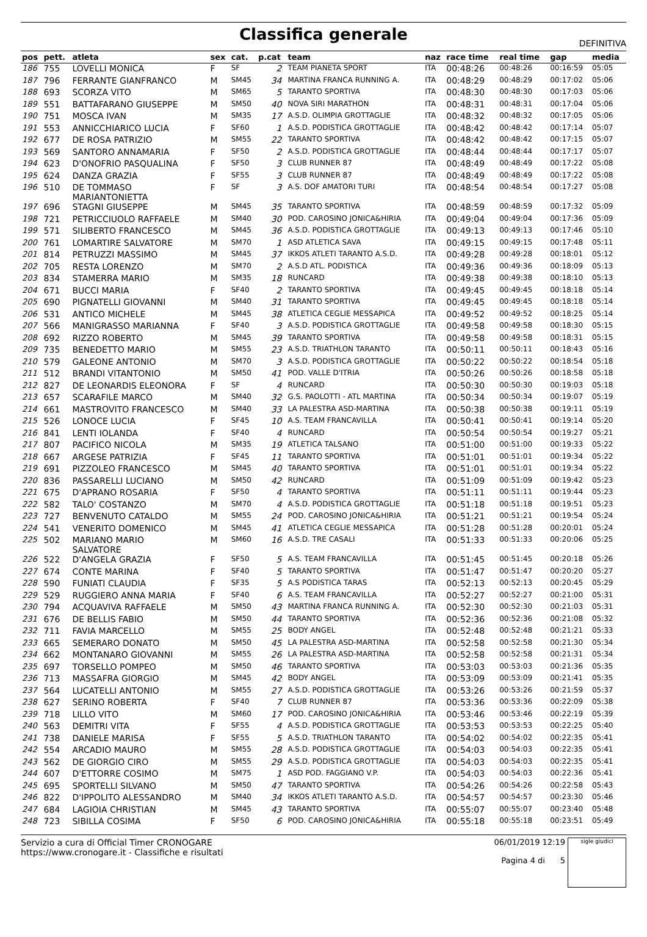Classifica generale
DEFINITIVA
| pos | pett. | atleta | sex | cat. | p.cat | team | naz | race time | real time | gap | media |
| --- | --- | --- | --- | --- | --- | --- | --- | --- | --- | --- | --- |
| 186 | 755 | LOVELLI MONICA | F | SF | 2 | TEAM PIANETA SPORT | ITA | 00:48:26 | 00:48:26 | 00:16:59 | 05:05 |
| 187 | 796 | FERRANTE GIANFRANCO | M | SM45 | 34 | MARTINA FRANCA RUNNING A. | ITA | 00:48:29 | 00:48:29 | 00:17:02 | 05:06 |
| 188 | 693 | SCORZA VITO | M | SM65 | 5 | TARANTO SPORTIVA | ITA | 00:48:30 | 00:48:30 | 00:17:03 | 05:06 |
| 189 | 551 | BATTAFARANO GIUSEPPE | M | SM50 | 40 | NOVA SIRI MARATHON | ITA | 00:48:31 | 00:48:31 | 00:17:04 | 05:06 |
| 190 | 751 | MOSCA IVAN | M | SM35 | 17 | A.S.D. OLIMPIA GROTTAGLIE | ITA | 00:48:32 | 00:48:32 | 00:17:05 | 05:06 |
| 191 | 553 | ANNICCHIARICO LUCIA | F | SF60 | 1 | A.S.D. PODISTICA GROTTAGLIE | ITA | 00:48:42 | 00:48:42 | 00:17:14 | 05:07 |
| 192 | 677 | DE ROSA PATRIZIO | M | SM55 | 22 | TARANTO SPORTIVA | ITA | 00:48:42 | 00:48:42 | 00:17:15 | 05:07 |
| 193 | 569 | SANTORO ANNAMARIA | F | SF50 | 2 | A.S.D. PODISTICA GROTTAGLIE | ITA | 00:48:44 | 00:48:44 | 00:17:17 | 05:07 |
| 194 | 623 | D'ONOFRIO PASQUALINA | F | SF50 | 3 | CLUB RUNNER 87 | ITA | 00:48:49 | 00:48:49 | 00:17:22 | 05:08 |
| 195 | 624 | DANZA GRAZIA | F | SF55 | 3 | CLUB RUNNER 87 | ITA | 00:48:49 | 00:48:49 | 00:17:22 | 05:08 |
| 196 | 510 | DE TOMMASO MARIANTONIETTA | F | SF | 3 | A.S. DOF AMATORI TURI | ITA | 00:48:54 | 00:48:54 | 00:17:27 | 05:08 |
| 197 | 696 | STAGNI GIUSEPPE | M | SM45 | 35 | TARANTO SPORTIVA | ITA | 00:48:59 | 00:48:59 | 00:17:32 | 05:09 |
| 198 | 721 | PETRICCIUOLO RAFFAELE | M | SM40 | 30 | POD. CAROSINO JONICA&HIRIA | ITA | 00:49:04 | 00:49:04 | 00:17:36 | 05:09 |
| 199 | 571 | SILIBERTO FRANCESCO | M | SM45 | 36 | A.S.D. PODISTICA GROTTAGLIE | ITA | 00:49:13 | 00:49:13 | 00:17:46 | 05:10 |
| 200 | 761 | LOMARTIRE SALVATORE | M | SM70 | 1 | ASD ATLETICA SAVA | ITA | 00:49:15 | 00:49:15 | 00:17:48 | 05:11 |
| 201 | 814 | PETRUZZI MASSIMO | M | SM45 | 37 | IKKOS ATLETI TARANTO A.S.D. | ITA | 00:49:28 | 00:49:28 | 00:18:01 | 05:12 |
| 202 | 705 | RESTA LORENZO | M | SM70 | 2 | A.S.D ATL. PODISTICA | ITA | 00:49:36 | 00:49:36 | 00:18:09 | 05:13 |
| 203 | 834 | STAMERRA MARIO | M | SM35 | 18 | RUNCARD | ITA | 00:49:38 | 00:49:38 | 00:18:10 | 05:13 |
| 204 | 671 | BUCCI MARIA | F | SF40 | 2 | TARANTO SPORTIVA | ITA | 00:49:45 | 00:49:45 | 00:18:18 | 05:14 |
| 205 | 690 | PIGNATELLI GIOVANNI | M | SM40 | 31 | TARANTO SPORTIVA | ITA | 00:49:45 | 00:49:45 | 00:18:18 | 05:14 |
| 206 | 531 | ANTICO MICHELE | M | SM45 | 38 | ATLETICA CEGLIE MESSAPICA | ITA | 00:49:52 | 00:49:52 | 00:18:25 | 05:14 |
| 207 | 566 | MANIGRASSO MARIANNA | F | SF40 | 3 | A.S.D. PODISTICA GROTTAGLIE | ITA | 00:49:58 | 00:49:58 | 00:18:30 | 05:15 |
| 208 | 692 | RIZZO ROBERTO | M | SM45 | 39 | TARANTO SPORTIVA | ITA | 00:49:58 | 00:49:58 | 00:18:31 | 05:15 |
| 209 | 735 | BENEDETTO MARIO | M | SM55 | 23 | A.S.D. TRIATHLON TARANTO | ITA | 00:50:11 | 00:50:11 | 00:18:43 | 05:16 |
| 210 | 579 | GALEONE ANTONIO | M | SM70 | 3 | A.S.D. PODISTICA GROTTAGLIE | ITA | 00:50:22 | 00:50:22 | 00:18:54 | 05:18 |
| 211 | 512 | BRANDI VITANTONIO | M | SM50 | 41 | POD. VALLE D'ITRIA | ITA | 00:50:26 | 00:50:26 | 00:18:58 | 05:18 |
| 212 | 827 | DE LEONARDIS ELEONORA | F | SF | 4 | RUNCARD | ITA | 00:50:30 | 00:50:30 | 00:19:03 | 05:18 |
| 213 | 657 | SCARAFILE MARCO | M | SM40 | 32 | G.S. PAOLOTTI - ATL MARTINA | ITA | 00:50:34 | 00:50:34 | 00:19:07 | 05:19 |
| 214 | 661 | MASTROVITO FRANCESCO | M | SM40 | 33 | LA PALESTRA ASD-MARTINA | ITA | 00:50:38 | 00:50:38 | 00:19:11 | 05:19 |
| 215 | 526 | LONOCE LUCIA | F | SF45 | 10 | A.S. TEAM FRANCAVILLA | ITA | 00:50:41 | 00:50:41 | 00:19:14 | 05:20 |
| 216 | 841 | LENTI IOLANDA | F | SF40 | 4 | RUNCARD | ITA | 00:50:54 | 00:50:54 | 00:19:27 | 05:21 |
| 217 | 807 | PACIFICO NICOLA | M | SM35 | 19 | ATLETICA TALSANO | ITA | 00:51:00 | 00:51:00 | 00:19:33 | 05:22 |
| 218 | 667 | ARGESE PATRIZIA | F | SF45 | 11 | TARANTO SPORTIVA | ITA | 00:51:01 | 00:51:01 | 00:19:34 | 05:22 |
| 219 | 691 | PIZZOLEO FRANCESCO | M | SM45 | 40 | TARANTO SPORTIVA | ITA | 00:51:01 | 00:51:01 | 00:19:34 | 05:22 |
| 220 | 836 | PASSARELLI LUCIANO | M | SM50 | 42 | RUNCARD | ITA | 00:51:09 | 00:51:09 | 00:19:42 | 05:23 |
| 221 | 675 | D'APRANO ROSARIA | F | SF50 | 4 | TARANTO SPORTIVA | ITA | 00:51:11 | 00:51:11 | 00:19:44 | 05:23 |
| 222 | 582 | TALO' COSTANZO | M | SM70 | 4 | A.S.D. PODISTICA GROTTAGLIE | ITA | 00:51:18 | 00:51:18 | 00:19:51 | 05:23 |
| 223 | 727 | BENVENUTO CATALDO | M | SM55 | 24 | POD. CAROSINO JONICA&HIRIA | ITA | 00:51:21 | 00:51:21 | 00:19:54 | 05:24 |
| 224 | 541 | VENERITO DOMENICO | M | SM45 | 41 | ATLETICA CEGLIE MESSAPICA | ITA | 00:51:28 | 00:51:28 | 00:20:01 | 05:24 |
| 225 | 502 | MARIANO MARIO SALVATORE | M | SM60 | 16 | A.S.D. TRE CASALI | ITA | 00:51:33 | 00:51:33 | 00:20:06 | 05:25 |
| 226 | 522 | D'ANGELA GRAZIA | F | SF50 | 5 | A.S. TEAM FRANCAVILLA | ITA | 00:51:45 | 00:51:45 | 00:20:18 | 05:26 |
| 227 | 674 | CONTE MARINA | F | SF40 | 5 | TARANTO SPORTIVA | ITA | 00:51:47 | 00:51:47 | 00:20:20 | 05:27 |
| 228 | 590 | FUNIATI CLAUDIA | F | SF35 | 5 | A.S PODISTICA TARAS | ITA | 00:52:13 | 00:52:13 | 00:20:45 | 05:29 |
| 229 | 529 | RUGGIERO ANNA MARIA | F | SF40 | 6 | A.S. TEAM FRANCAVILLA | ITA | 00:52:27 | 00:52:27 | 00:21:00 | 05:31 |
| 230 | 794 | ACQUAVIVA RAFFAELE | M | SM50 | 43 | MARTINA FRANCA RUNNING A. | ITA | 00:52:30 | 00:52:30 | 00:21:03 | 05:31 |
| 231 | 676 | DE BELLIS FABIO | M | SM50 | 44 | TARANTO SPORTIVA | ITA | 00:52:36 | 00:52:36 | 00:21:08 | 05:32 |
| 232 | 711 | FAVIA MARCELLO | M | SM55 | 25 | BODY ANGEL | ITA | 00:52:48 | 00:52:48 | 00:21:21 | 05:33 |
| 233 | 665 | SEMERARO DONATO | M | SM50 | 45 | LA PALESTRA ASD-MARTINA | ITA | 00:52:58 | 00:52:58 | 00:21:30 | 05:34 |
| 234 | 662 | MONTANARO GIOVANNI | M | SM55 | 26 | LA PALESTRA ASD-MARTINA | ITA | 00:52:58 | 00:52:58 | 00:21:31 | 05:34 |
| 235 | 697 | TORSELLO POMPEO | M | SM50 | 46 | TARANTO SPORTIVA | ITA | 00:53:03 | 00:53:03 | 00:21:36 | 05:35 |
| 236 | 713 | MASSAFRA GIORGIO | M | SM45 | 42 | BODY ANGEL | ITA | 00:53:09 | 00:53:09 | 00:21:41 | 05:35 |
| 237 | 564 | LUCATELLI ANTONIO | M | SM55 | 27 | A.S.D. PODISTICA GROTTAGLIE | ITA | 00:53:26 | 00:53:26 | 00:21:59 | 05:37 |
| 238 | 627 | SERINO ROBERTA | F | SF40 | 7 | CLUB RUNNER 87 | ITA | 00:53:36 | 00:53:36 | 00:22:09 | 05:38 |
| 239 | 718 | LILLO VITO | M | SM60 | 17 | POD. CAROSINO JONICA&HIRIA | ITA | 00:53:46 | 00:53:46 | 00:22:19 | 05:39 |
| 240 | 563 | DEMITRI VITA | F | SF55 | 4 | A.S.D. PODISTICA GROTTAGLIE | ITA | 00:53:53 | 00:53:53 | 00:22:25 | 05:40 |
| 241 | 738 | DANIELE MARISA | F | SF55 | 5 | A.S.D. TRIATHLON TARANTO | ITA | 00:54:02 | 00:54:02 | 00:22:35 | 05:41 |
| 242 | 554 | ARCADIO MAURO | M | SM55 | 28 | A.S.D. PODISTICA GROTTAGLIE | ITA | 00:54:03 | 00:54:03 | 00:22:35 | 05:41 |
| 243 | 562 | DE GIORGIO CIRO | M | SM55 | 29 | A.S.D. PODISTICA GROTTAGLIE | ITA | 00:54:03 | 00:54:03 | 00:22:35 | 05:41 |
| 244 | 607 | D'ETTORRE COSIMO | M | SM75 | 1 | ASD POD. FAGGIANO V.P. | ITA | 00:54:03 | 00:54:03 | 00:22:36 | 05:41 |
| 245 | 695 | SPORTELLI SILVANO | M | SM50 | 47 | TARANTO SPORTIVA | ITA | 00:54:26 | 00:54:26 | 00:22:58 | 05:43 |
| 246 | 822 | D'IPPOLITO ALESSANDRO | M | SM40 | 34 | IKKOS ATLETI TARANTO A.S.D. | ITA | 00:54:57 | 00:54:57 | 00:23:30 | 05:46 |
| 247 | 684 | LAGIOIA CHRISTIAN | M | SM45 | 43 | TARANTO SPORTIVA | ITA | 00:55:07 | 00:55:07 | 00:23:40 | 05:48 |
| 248 | 723 | SIBILLA COSIMA | F | SF50 | 6 | POD. CAROSINO JONICA&HIRIA | ITA | 00:55:18 | 00:55:18 | 00:23:51 | 05:49 |
Servizio a cura di Official Timer CRONOGARE
https://www.cronogare.it - Classifiche e risultati
06/01/2019 12:19
Pagina 4 di 5
sigle giudici